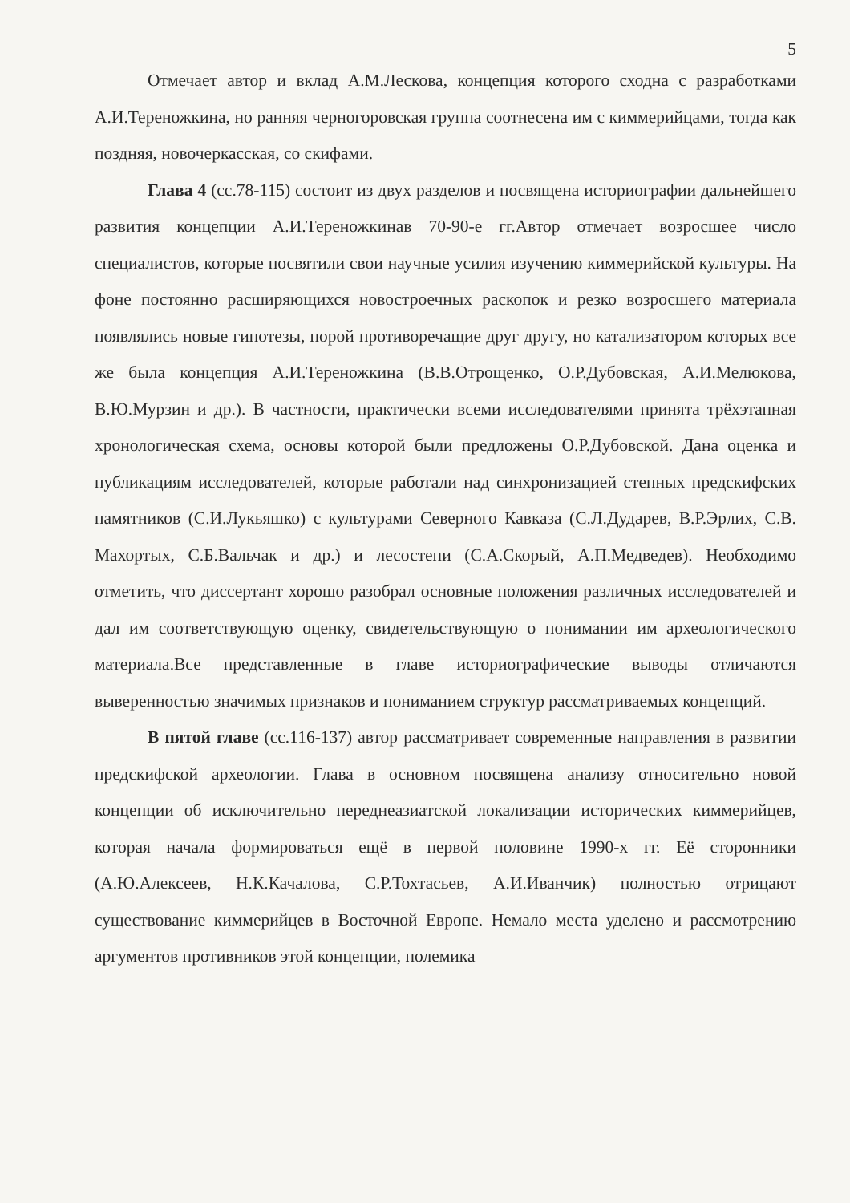5
Отмечает автор и вклад А.М.Лескова, концепция которого сходна с разработками А.И.Тереножкина, но ранняя черногоровская группа соотнесена им с киммерийцами, тогда как поздняя, новочеркасская, со скифами.
Глава 4 (сс.78-115) состоит из двух разделов и посвящена историографии дальнейшего развития концепции А.И.Тереножкинав 70-90-е гг.Автор отмечает возросшее число специалистов, которые посвятили свои научные усилия изучению киммерийской культуры. На фоне постоянно расширяющихся новостроечных раскопок и резко возросшего материала появлялись новые гипотезы, порой противоречащие друг другу, но катализатором которых все же была концепция А.И.Тереножкина (В.В.Отрощенко, О.Р.Дубовская, А.И.Мелюкова, В.Ю.Мурзин и др.). В частности, практически всеми исследователями принята трёхэтапная хронологическая схема, основы которой были предложены О.Р.Дубовской. Дана оценка и публикациям исследователей, которые работали над синхронизацией степных предскифских памятников (С.И.Лукьяшко) с культурами Северного Кавказа (С.Л.Дударев, В.Р.Эрлих, С.В. Махортых, С.Б.Вальчак и др.) и лесостепи (С.А.Скорый, А.П.Медведев). Необходимо отметить, что диссертант хорошо разобрал основные положения различных исследователей и дал им соответствующую оценку, свидетельствующую о понимании им археологического материала.Все представленные в главе историографические выводы отличаются выверенностью значимых признаков и пониманием структур рассматриваемых концепций.
В пятой главе (сс.116-137) автор рассматривает современные направления в развитии предскифской археологии. Глава в основном посвящена анализу относительно новой концепции об исключительно переднеазиатской локализации исторических киммерийцев, которая начала формироваться ещё в первой половине 1990-х гг. Её сторонники (А.Ю.Алексеев, Н.К.Качалова, С.Р.Тохтасьев, А.И.Иванчик) полностью отрицают существование киммерийцев в Восточной Европе. Немало места уделено и рассмотрению аргументов противников этой концепции, полемика